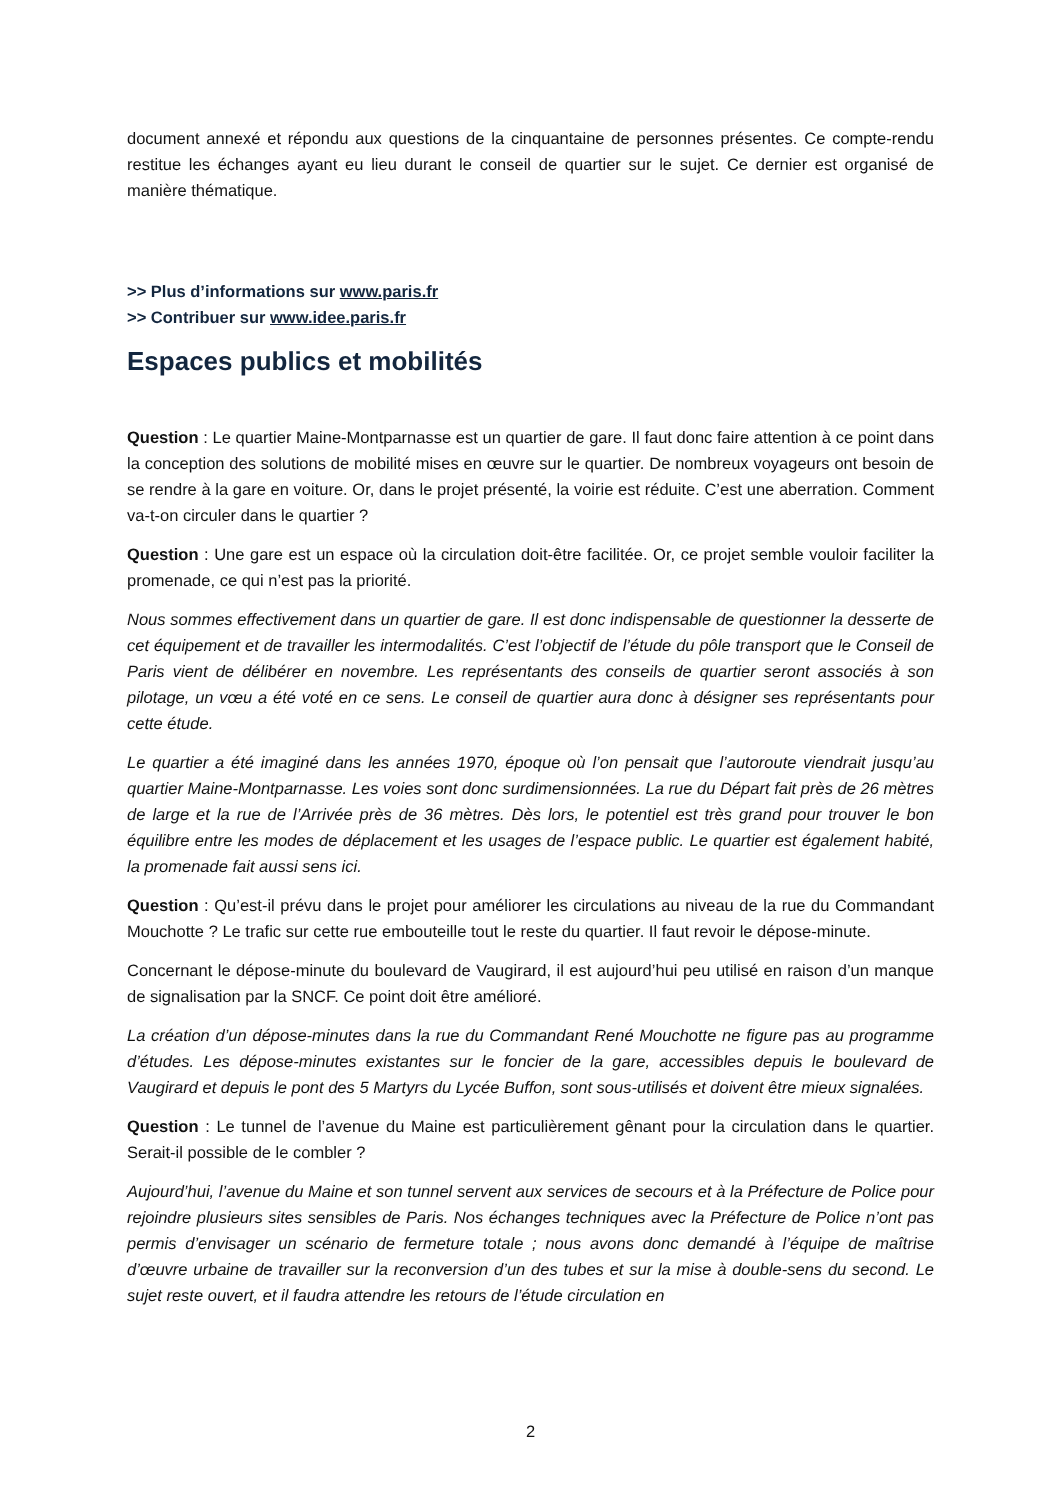document annexé et répondu aux questions de la cinquantaine de personnes présentes. Ce compte-rendu restitue les échanges ayant eu lieu durant le conseil de quartier sur le sujet. Ce dernier est organisé de manière thématique.
>> Plus d’informations sur www.paris.fr
>> Contribuer sur www.idee.paris.fr
Espaces publics et mobilités
Question : Le quartier Maine-Montparnasse est un quartier de gare. Il faut donc faire attention à ce point dans la conception des solutions de mobilité mises en œuvre sur le quartier. De nombreux voyageurs ont besoin de se rendre à la gare en voiture. Or, dans le projet présenté, la voirie est réduite. C’est une aberration. Comment va-t-on circuler dans le quartier ?
Question : Une gare est un espace où la circulation doit-être facilitée. Or, ce projet semble vouloir faciliter la promenade, ce qui n’est pas la priorité.
Nous sommes effectivement dans un quartier de gare. Il est donc indispensable de questionner la desserte de cet équipement et de travailler les intermodalités. C’est l’objectif de l’étude du pôle transport que le Conseil de Paris vient de délibérer en novembre. Les représentants des conseils de quartier seront associés à son pilotage, un vœu a été voté en ce sens. Le conseil de quartier aura donc à désigner ses représentants pour cette étude.
Le quartier a été imaginé dans les années 1970, époque où l’on pensait que l’autoroute viendrait jusqu’au quartier Maine-Montparnasse. Les voies sont donc surdimensionnées. La rue du Départ fait près de 26 mètres de large et la rue de l’Arrivée près de 36 mètres. Dès lors, le potentiel est très grand pour trouver le bon équilibre entre les modes de déplacement et les usages de l’espace public. Le quartier est également habité, la promenade fait aussi sens ici.
Question : Qu’est-il prévu dans le projet pour améliorer les circulations au niveau de la rue du Commandant Mouchotte ? Le trafic sur cette rue embouteille tout le reste du quartier. Il faut revoir le dépose-minute.
Concernant le dépose-minute du boulevard de Vaugirard, il est aujourd’hui peu utilisé en raison d’un manque de signalisation par la SNCF. Ce point doit être amélioré.
La création d’un dépose-minutes dans la rue du Commandant René Mouchotte ne figure pas au programme d’études. Les dépose-minutes existantes sur le foncier de la gare, accessibles depuis le boulevard de Vaugirard et depuis le pont des 5 Martyrs du Lycée Buffon, sont sous-utilisés et doivent être mieux signalées.
Question : Le tunnel de l’avenue du Maine est particulièrement gênant pour la circulation dans le quartier. Serait-il possible de le combler ?
Aujourd’hui, l’avenue du Maine et son tunnel servent aux services de secours et à la Préfecture de Police pour rejoindre plusieurs sites sensibles de Paris. Nos échanges techniques avec la Préfecture de Police n’ont pas permis d’envisager un scénario de fermeture totale ; nous avons donc demandé à l’équipe de maîtrise d’œuvre urbaine de travailler sur la reconversion d’un des tubes et sur la mise à double-sens du second. Le sujet reste ouvert, et il faudra attendre les retours de l’étude circulation en
2